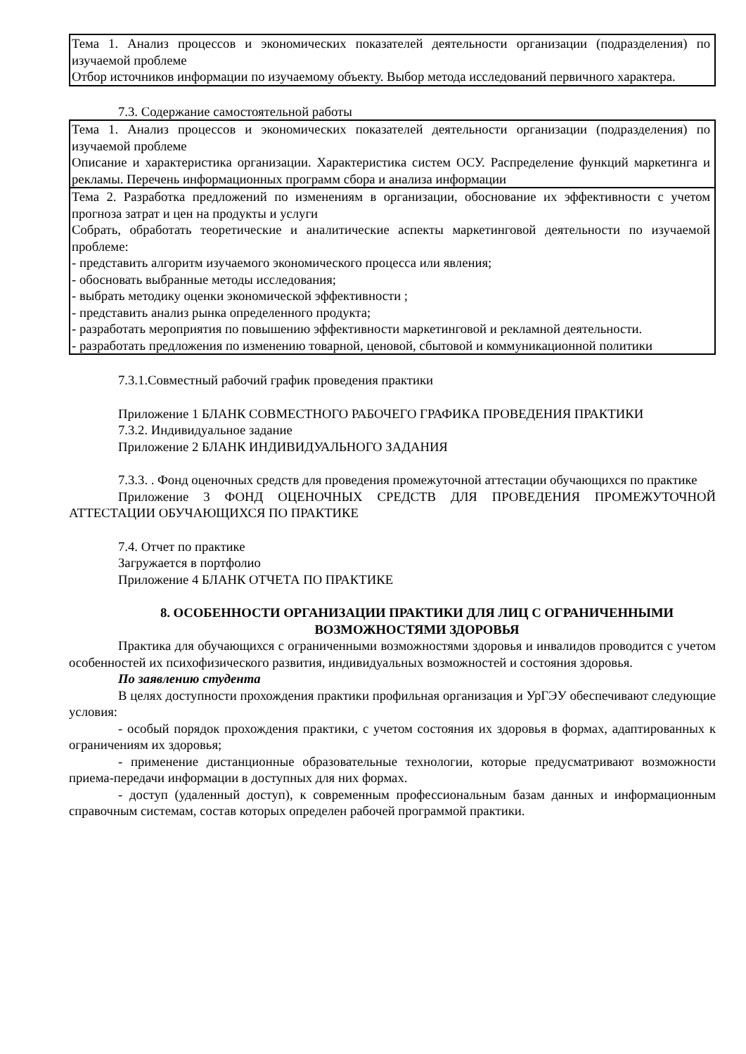| Тема 1. Анализ процессов и экономических показателей деятельности организации (подразделения) по изучаемой проблеме Отбор источников информации по изучаемому объекту. Выбор метода исследований первичного характера. |
7.3. Содержание самостоятельной работы
| Тема 1. Анализ процессов и экономических показателей деятельности организации (подразделения) по изучаемой проблеме Описание и характеристика организации. Характеристика систем ОСУ. Распределение функций маркетинга и рекламы. Перечень информационных программ сбора и анализа информации |
| Тема 2. Разработка предложений по изменениям в организации, обоснование их эффективности с учетом прогноза затрат и цен на продукты и услуги Собрать, обработать теоретические и аналитические аспекты маркетинговой деятельности по изучаемой проблеме: - представить алгоритм изучаемого экономического процесса или явления; - обосновать выбранные методы исследования; - выбрать методику оценки экономической эффективности ; - представить анализ рынка определенного продукта; - разработать мероприятия по повышению эффективности маркетинговой и рекламной деятельности. - разработать предложения по изменению товарной, ценовой, сбытовой и коммуникационной политики |
7.3.1.Совместный рабочий график проведения практики
Приложение 1 БЛАНК СОВМЕСТНОГО РАБОЧЕГО ГРАФИКА ПРОВЕДЕНИЯ ПРАКТИКИ
7.3.2. Индивидуальное задание
Приложение 2 БЛАНК ИНДИВИДУАЛЬНОГО ЗАДАНИЯ
7.3.3. . Фонд оценочных средств для проведения промежуточной аттестации обучающихся по практике
Приложение 3 ФОНД ОЦЕНОЧНЫХ СРЕДСТВ ДЛЯ ПРОВЕДЕНИЯ ПРОМЕЖУТОЧНОЙ АТТЕСТАЦИИ ОБУЧАЮЩИХСЯ ПО ПРАКТИКЕ
7.4. Отчет по практике
Загружается в портфолио
Приложение 4 БЛАНК ОТЧЕТА ПО ПРАКТИКЕ
8. ОСОБЕННОСТИ ОРГАНИЗАЦИИ ПРАКТИКИ ДЛЯ ЛИЦ С ОГРАНИЧЕННЫМИ ВОЗМОЖНОСТЯМИ ЗДОРОВЬЯ
Практика для обучающихся с ограниченными возможностями здоровья и инвалидов проводится с учетом особенностей их психофизического развития, индивидуальных возможностей и состояния здоровья.
По заявлению студента
В целях доступности прохождения практики профильная организация и УрГЭУ обеспечивают следующие условия:
- особый порядок прохождения практики, с учетом состояния их здоровья в формах, адаптированных к ограничениям их здоровья;
- применение дистанционные образовательные технологии, которые предусматривают возможности приема-передачи информации в доступных для них формах.
- доступ (удаленный доступ), к современным профессиональным базам данных и информационным справочным системам, состав которых определен рабочей программой практики.